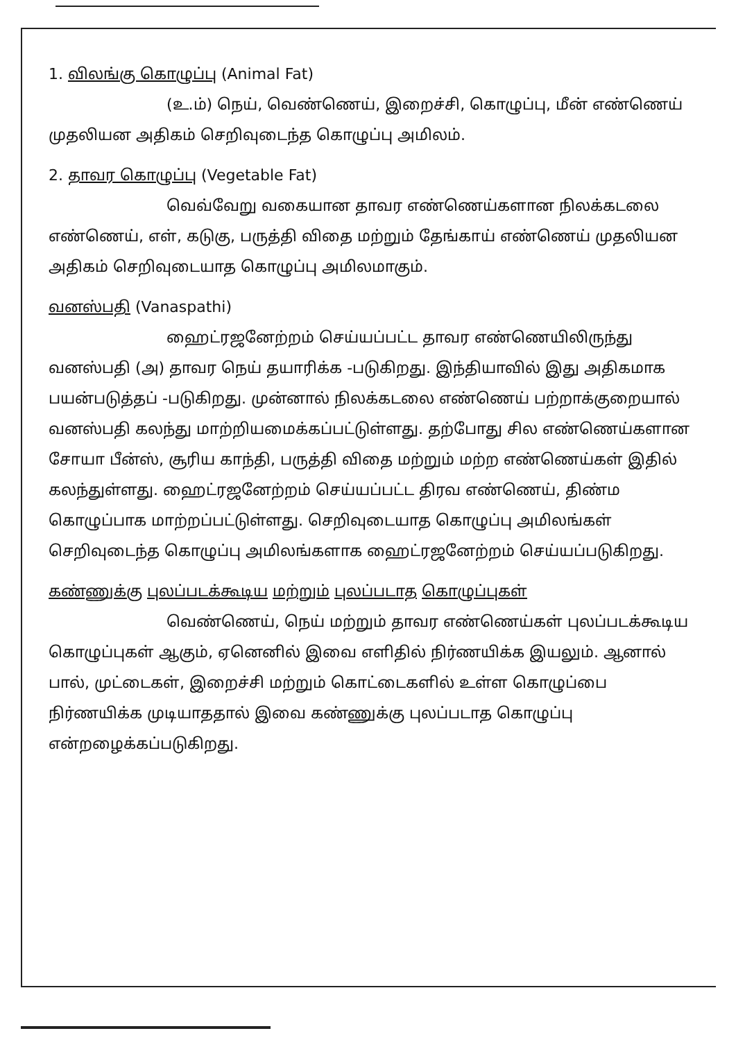1. விலங்கு கொழுப்பு (Animal Fat)
(உ.ம்) நெய், வெண்ணெய், இறைச்சி, கொழுப்பு, மீன் எண்ணெய் முதலியன அதிகம் செறிவுடைந்த கொழுப்பு அமிலம்.
2. தாவர கொழுப்பு (Vegetable Fat)
வெவ்வேறு வகையான தாவர எண்ணெய்களான நிலக்கடலை எண்ணெய், எள், கடுகு, பருத்தி விதை மற்றும் தேங்காய் எண்ணெய் முதலியன அதிகம் செறிவுடையாத கொழுப்பு அமிலமாகும்.
வனஸ்பதி (Vanaspathi)
ஹைட்ரஜனேற்றம் செய்யப்பட்ட தாவர எண்ணெயிலிருந்து வனஸ்பதி (அ) தாவர நெய் தயாரிக்க -படுகிறது. இந்தியாவில் இது அதிகமாக பயன்படுத்தப் -படுகிறது. முன்னால் நிலக்கடலை எண்ணெய் பற்றாக்குறையால் வனஸ்பதி கலந்து மாற்றியமைக்கப்பட்டுள்ளது. தற்போது சில எண்ணெய்களான சோயா பீன்ஸ், சூரிய காந்தி, பருத்தி விதை மற்றும் மற்ற எண்ணெய்கள் இதில் கலந்துள்ளது. ஹைட்ரஜனேற்றம் செய்யப்பட்ட திரவ எண்ணெய், திண்ம கொழுப்பாக மாற்றப்பட்டுள்ளது. செறிவுடையாத கொழுப்பு அமிலங்கள் செறிவுடைந்த கொழுப்பு அமிலங்களாக ஹைட்ரஜனேற்றம் செய்யப்படுகிறது.
கண்ணுக்கு புலப்படக்கூடிய மற்றும் புலப்படாத கொழுப்புகள்
வெண்ணெய், நெய் மற்றும் தாவர எண்ணெய்கள் புலப்படக்கூடிய கொழுப்புகள் ஆகும், ஏனெனில் இவை எளிதில் நிர்ணயிக்க இயலும். ஆனால் பால், முட்டைகள், இறைச்சி மற்றும் கொட்டைகளில் உள்ள கொழுப்பை நிர்ணயிக்க முடியாததால் இவை கண்ணுக்கு புலப்படாத கொழுப்பு என்றழைக்கப்படுகிறது.